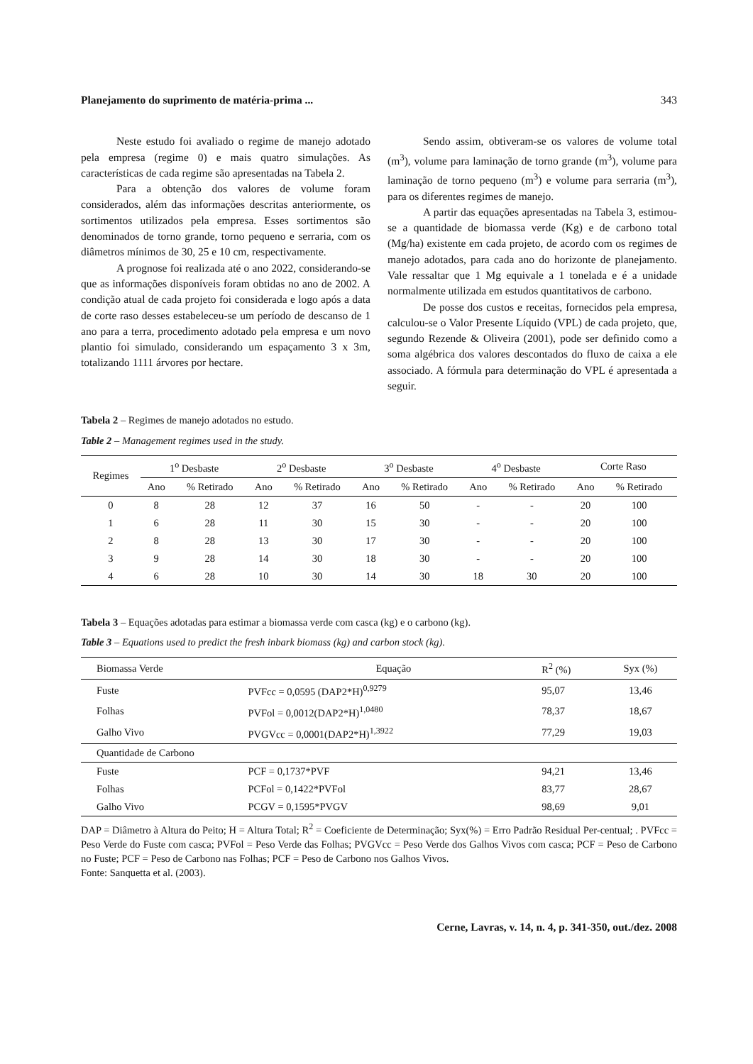Planejamento do suprimento de matéria-prima ... 343
Neste estudo foi avaliado o regime de manejo adotado pela empresa (regime 0) e mais quatro simulações. As características de cada regime são apresentadas na Tabela 2.
Para a obtenção dos valores de volume foram considerados, além das informações descritas anteriormente, os sortimentos utilizados pela empresa. Esses sortimentos são denominados de torno grande, torno pequeno e serraria, com os diâmetros mínimos de 30, 25 e 10 cm, respectivamente.
A prognose foi realizada até o ano 2022, considerando-se que as informações disponíveis foram obtidas no ano de 2002. A condição atual de cada projeto foi considerada e logo após a data de corte raso desses estabeleceu-se um período de descanso de 1 ano para a terra, procedimento adotado pela empresa e um novo plantio foi simulado, considerando um espaçamento 3 x 3m, totalizando 1111 árvores por hectare.
Sendo assim, obtiveram-se os valores de volume total (m<sup>3</sup>), volume para laminação de torno grande (m<sup>3</sup>), volume para laminação de torno pequeno (m<sup>3</sup>) e volume para serraria (m<sup>3</sup>), para os diferentes regimes de manejo.
A partir das equações apresentadas na Tabela 3, estimou-se a quantidade de biomassa verde (Kg) e de carbono total (Mg/ha) existente em cada projeto, de acordo com os regimes de manejo adotados, para cada ano do horizonte de planejamento. Vale ressaltar que 1 Mg equivale a 1 tonelada e é a unidade normalmente utilizada em estudos quantitativos de carbono.
De posse dos custos e receitas, fornecidos pela empresa, calculou-se o Valor Presente Líquido (VPL) de cada projeto, que, segundo Rezende & Oliveira (2001), pode ser definido como a soma algébrica dos valores descontados do fluxo de caixa a ele associado. A fórmula para determinação do VPL é apresentada a seguir.
Tabela 2 – Regimes de manejo adotados no estudo.
Table 2 – Management regimes used in the study.
| Regimes | 1<sup>o</sup> Desbaste | | 2<sup>o</sup> Desbaste | | 3<sup>o</sup> Desbaste | | 4<sup>o</sup> Desbaste | | Corte Raso | |
| --- | --- | --- | --- | --- | --- | --- | --- | --- | --- | --- |
| | Ano | % Retirado | Ano | % Retirado | Ano | % Retirado | Ano | % Retirado | Ano | % Retirado |
| 0 | 8 | 28 | 12 | 37 | 16 | 50 | - | - | 20 | 100 |
| 1 | 6 | 28 | 11 | 30 | 15 | 30 | - | - | 20 | 100 |
| 2 | 8 | 28 | 13 | 30 | 17 | 30 | - | - | 20 | 100 |
| 3 | 9 | 28 | 14 | 30 | 18 | 30 | - | - | 20 | 100 |
| 4 | 6 | 28 | 10 | 30 | 14 | 30 | 18 | 30 | 20 | 100 |
Tabela 3 – Equações adotadas para estimar a biomassa verde com casca (kg) e o carbono (kg).
Table 3 – Equations used to predict the fresh inbark biomass (kg) and carbon stock (kg).
| Biomassa Verde | Equação | R<sup>2</sup> (%) | Syx (%) |
| Fuste | PVFcc = 0,0595 (DAP2*H)<sup>0,9279</sup> | 95,07 | 13,46 |
| Folhas | PVFol = 0,0012(DAP2*H)<sup>1,0480</sup> | 78,37 | 18,67 |
| Galho Vivo | PVGVcc = 0,0001(DAP2*H)<sup>1,3922</sup> | 77,29 | 19,03 |
| Quantidade de Carbono | | | |
| Fuste | PCF = 0,1737*PVF | 94,21 | 13,46 |
| Folhas | PCFol = 0,1422*PVFol | 83,77 | 28,67 |
| Galho Vivo | PCGV = 0,1595*PVGV | 98,69 | 9,01 |
DAP = Diâmetro à Altura do Peito; H = Altura Total; R<sup>2</sup> = Coeficiente de Determinação; Syx(%) = Erro Padrão Residual Per-centual; . PVFcc = Peso Verde do Fuste com casca; PVFol = Peso Verde das Folhas; PVGVcc = Peso Verde dos Galhos Vivos com casca; PCF = Peso de Carbono no Fuste; PCF = Peso de Carbono nas Folhas; PCF = Peso de Carbono nos Galhos Vivos.
Fonte: Sanquetta et al. (2003).
Cerne, Lavras, v. 14, n. 4, p. 341-350, out./dez. 2008